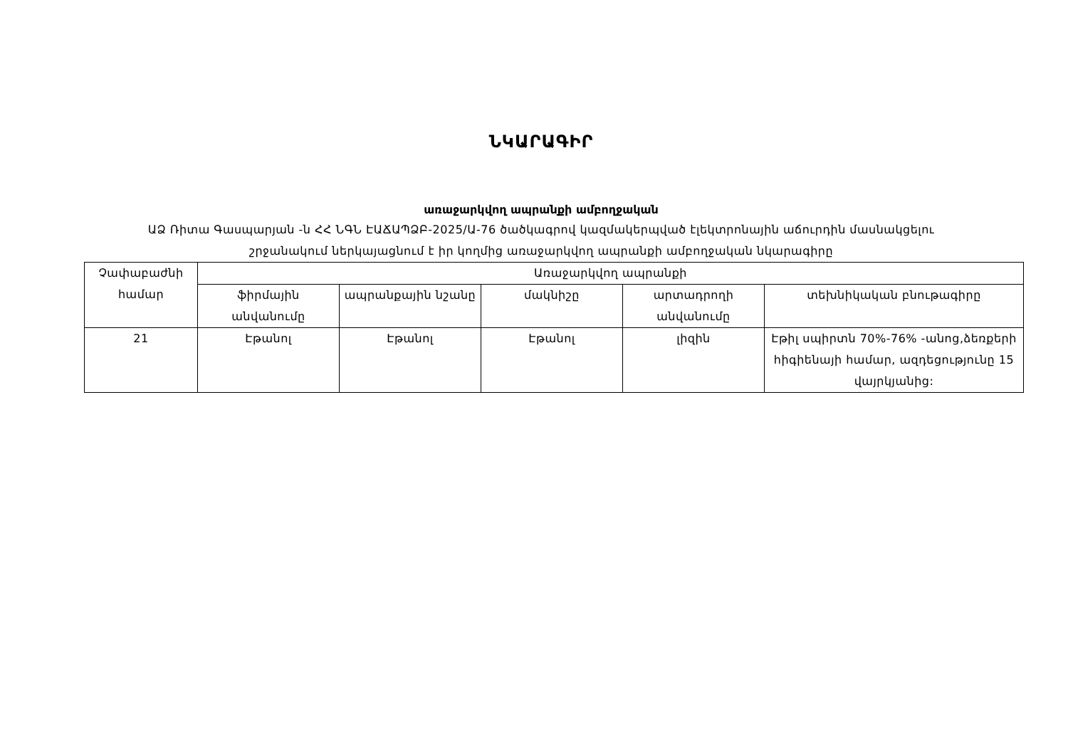ՆԿԱՐԱԳԻՐ
առաջարկվող ապրանքի ամբողջական
ԱՁ Ռիտա Գասպարյան -ն ՀՀ ՆԳՆ ԷԱՃԱՊՁԲ-2025/Ա-76 ծածկագրով կազմակերպված էլեկտրոնային աճուրդին մասնակցելու
շրջանակում ներկայացնում է իր կողմից առաջարկվող ապրանքի ամբողջական նկարագիրը
| Չափաբաժնի համար | Առաջարկվող ապրանքի | | | | |
| --- | --- | --- | --- | --- | --- |
| | ֆիրմային անվանումը | ապրանքային նշանը | մակնիշը | արտադրողի անվանումը | տեխնիկական բնութագիրը |
| 21 | Էթանոլ | Էթանոլ | Էթանոլ | լիզին | Էթիլ սպիրտն 70%-76% -անոց,ձեռքերի հիգիենայի համար, ազդեցությունը 15 վայրկյանից: |